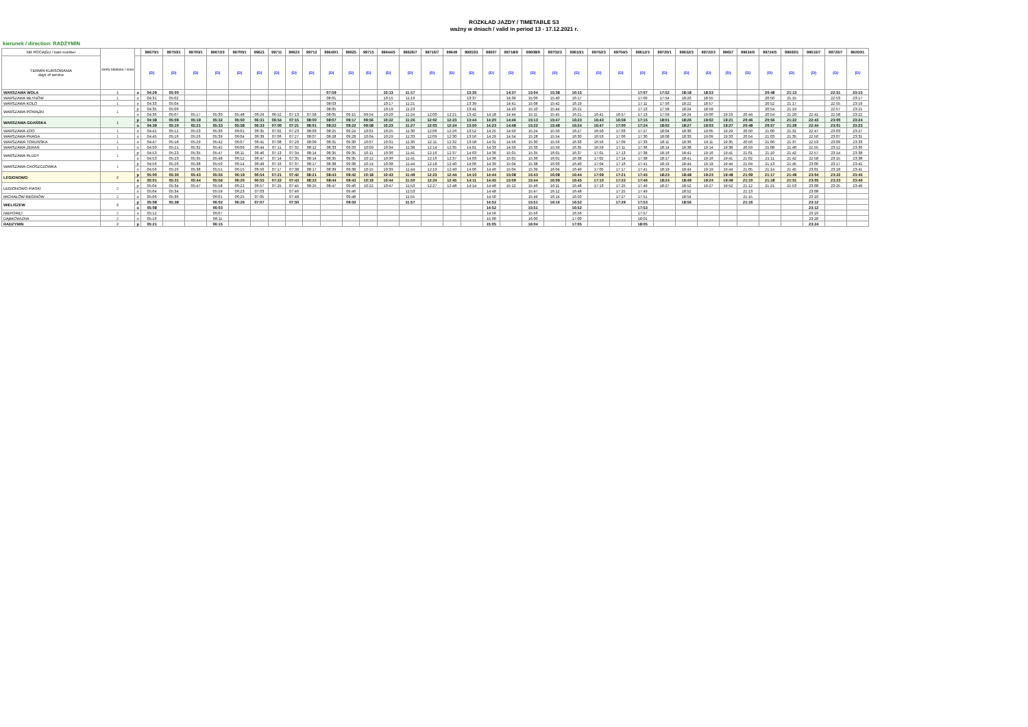ROZKŁAD JAZDY / TIMETABLE S3
ważny w dniach / valid in period 13 - 17.12.2021 r.
kierunek / direction: RADZYMIN
| NR POCIĄGU / train number | strefa biletowa / zone | | 99670/1 | 99750/1 | 99760/1 | 99672/3 | 99700/1 | 99621 | 99711 | 99623 | 99713 | 99640/1 | 99625 | 99715 | 99644/5 | 99626/7 | 99716/7 | 99649 | 99650/1 | 99607 | 99718/9 | 99608/9 | 99702/3 | 99610/1 | 99762/3 | 99704/5 | 99612/3 | 99720/1 | 99632/3 | 99722/3 | 99657 | 99634/5 | 99724/5 | 99660/1 | 99616/7 | 99726/7 | 99260/1 |
| --- | --- | --- | --- | --- | --- | --- | --- | --- | --- | --- | --- | --- | --- | --- | --- | --- | --- | --- | --- | --- | --- | --- | --- | --- | --- | --- | --- | --- | --- | --- | --- | --- | --- | --- | --- | --- | --- |
| TERMIN KURSOWANIA days of service | | | (D) | (D) | (D) | (D) | (D) | (D) | (D) | (D) | (D) | (D) | (D) | (D) | (D) | (D) | (D) | (D) | (D) | (D) | (D) | (D) | (D) | (D) | (D) | (D) | (D) | (D) | (D) | (D) | (D) | (D) | (D) | (D) | (D) | (D) | (D) |
| WARSZAWA WOLA | 1 | o | 04:29 | 05:00 | | | | | | | | 07:59 | | | 10:13 | 11:17 | | | 13:35 | | 14:37 | 15:04 | 15:38 | 16:15 | | | 17:07 | 17:52 | 18:18 | 18:53 | | | 20:48 | 21:13 | | 22:51 | 23:15 |
| WARSZAWA MŁYNÓW | 1 | o | 04:31 | 05:02 | | | | | | | | 08:01 | | | 10:15 | 11:19 | | | 13:37 | | 14:39 | 15:06 | 15:40 | 16:17 | | | 17:09 | 17:54 | 18:20 | 18:55 | | | 20:50 | 21:15 | | 22:53 | 23:17 |
| WARSZAWA KOŁO | 1 | o | 04:33 | 05:04 | | | | | | | | 08:03 | | | 10:17 | 11:21 | | | 13:39 | | 14:41 | 15:08 | 15:42 | 16:19 | | | 17:11 | 17:56 | 18:22 | 18:57 | | | 20:52 | 21:17 | | 22:55 | 23:19 |
| WARSZAWA POWĄZKI | 1 | p | 04:35 | 05:06 | | | | | | | | 08:05 | | | 10:19 | 11:23 | | | 13:41 | | 14:43 | 15:10 | 15:44 | 16:21 | | | 17:13 | 17:58 | 18:24 | 18:59 | | | 20:54 | 21:19 | | 22:57 | 23:21 |
| | | o | 04:36 | 05:07 | 05:17 | 05:30 | 05:48 | 06:29 | 06:52 | 07:13 | 07:58 | 08:05 | 09:15 | 09:54 | 10:20 | 11:24 | 12:00 | 12:21 | 13:42 | 14:18 | 14:44 | 15:11 | 15:45 | 16:21 | 16:41 | 16:57 | 17:13 | 17:59 | 18:24 | 19:00 | 19:19 | 20:44 | 20:54 | 21:20 | 22:41 | 22:58 | 23:22 |
| WARSZAWA GDAŃSKA | 1 | p | 04:38 | 05:09 | 05:19 | 05:32 | 05:50 | 06:31 | 06:54 | 07:15 | 08:00 | 08:07 | 09:17 | 09:56 | 10:22 | 11:26 | 12:02 | 12:23 | 13:44 | 14:20 | 14:46 | 15:13 | 15:47 | 16:23 | 16:43 | 16:59 | 17:15 | 18:01 | 18:26 | 19:02 | 19:21 | 20:46 | 20:56 | 21:22 | 22:43 | 23:00 | 23:24 |
| | | o | 04:39 | 05:10 | 05:21 | 05:33 | 05:58 | 06:33 | 07:00 | 07:21 | 08:01 | 08:22 | 09:22 | 09:58 | 10:23 | 11:27 | 12:03 | 12:24 | 13:50 | 14:23 | 14:48 | 15:22 | 15:48 | 16:24 | 16:47 | 17:00 | 17:24 | 18:02 | 18:27 | 19:03 | 19:27 | 20:48 | 20:57 | 21:29 | 22:44 | 23:01 | 23:25 |
| WARSZAWA ZOO | 1 | o | 04:41 | 05:12 | 05:23 | 05:36 | 06:01 | 06:35 | 07:02 | 07:23 | 08:03 | 08:25 | 09:24 | 10:01 | 10:25 | 11:30 | 12:06 | 12:26 | 13:52 | 14:25 | 14:50 | 15:24 | 15:50 | 16:27 | 16:50 | 17:03 | 17:27 | 18:04 | 18:30 | 19:05 | 19:29 | 20:50 | 21:00 | 21:31 | 22:47 | 23:03 | 23:27 |
| WARSZAWA PRAGA | 1 | o | 04:45 | 05:16 | 05:26 | 05:39 | 06:04 | 06:39 | 07:06 | 07:27 | 08:07 | 08:28 | 09:28 | 10:04 | 10:29 | 11:33 | 12:09 | 12:30 | 13:56 | 14:29 | 14:54 | 15:28 | 15:54 | 16:30 | 16:53 | 17:06 | 17:30 | 18:08 | 18:33 | 19:09 | 19:33 | 20:54 | 21:03 | 21:35 | 22:50 | 23:07 | 23:31 |
| WARSZAWA TORUŃSKA | 1 | o | 04:47 | 05:18 | 05:29 | 05:42 | 06:07 | 06:41 | 07:08 | 07:29 | 08:09 | 08:31 | 09:30 | 10:07 | 10:31 | 11:36 | 12:11 | 12:32 | 13:58 | 14:31 | 14:56 | 15:30 | 15:56 | 16:33 | 16:56 | 17:09 | 17:33 | 18:11 | 18:36 | 19:11 | 19:35 | 20:56 | 21:06 | 21:37 | 22:53 | 23:09 | 23:33 |
| WARSZAWA ŻERAŃ | 1 | o | 04:50 | 05:21 | 05:32 | 05:45 | 06:09 | 06:44 | 07:11 | 07:32 | 08:12 | 08:33 | 09:33 | 10:09 | 10:34 | 11:38 | 12:14 | 12:35 | 14:01 | 14:33 | 14:59 | 15:33 | 15:59 | 16:35 | 16:59 | 17:11 | 17:36 | 18:14 | 18:38 | 19:14 | 19:38 | 20:59 | 21:08 | 21:40 | 22:55 | 23:12 | 23:36 |
| WARSZAWA PŁUDY | 1 | p | 04:53 | 05:23 | 05:35 | 05:47 | 06:11 | 06:46 | 07:13 | 07:34 | 08:14 | 08:35 | 09:35 | 10:11 | 10:36 | 11:41 | 12:16 | 12:37 | 14:03 | 14:36 | 15:01 | 15:35 | 16:01 | 16:37 | 17:01 | 17:13 | 17:38 | 18:16 | 18:41 | 19:16 | 19:41 | 21:01 | 21:10 | 21:42 | 22:57 | 23:14 | 23:38 |
| | | o | 04:53 | 05:23 | 05:35 | 05:48 | 06:12 | 06:47 | 07:14 | 07:35 | 08:14 | 08:35 | 09:35 | 10:12 | 10:36 | 11:41 | 12:16 | 12:37 | 14:03 | 14:36 | 15:01 | 15:36 | 16:01 | 16:38 | 17:02 | 17:14 | 17:38 | 18:17 | 18:41 | 19:16 | 19:41 | 21:02 | 21:11 | 21:42 | 22:58 | 23:15 | 23:38 |
| WARSZAWA CHOSZCZÓWKA | 1 | p | 04:56 | 05:26 | 05:38 | 05:50 | 06:14 | 06:49 | 07:16 | 07:37 | 08:17 | 08:38 | 09:38 | 10:14 | 10:38 | 11:44 | 12:18 | 12:40 | 14:06 | 14:39 | 15:04 | 15:38 | 16:03 | 16:40 | 17:04 | 17:16 | 17:41 | 18:19 | 18:44 | 19:19 | 19:44 | 21:04 | 21:13 | 21:45 | 23:00 | 23:17 | 23:41 |
| | | o | 04:56 | 05:26 | 05:38 | 05:51 | 06:15 | 06:50 | 07:17 | 07:38 | 08:17 | 08:39 | 09:38 | 10:15 | 10:39 | 11:44 | 12:19 | 12:40 | 14:06 | 14:40 | 15:04 | 15:39 | 16:04 | 16:40 | 17:05 | 17:17 | 17:41 | 18:19 | 18:44 | 19:19 | 19:44 | 21:05 | 21:14 | 21:45 | 23:01 | 23:18 | 23:41 |
| LEGIONOWO | 2 | p | 05:00 | 05:30 | 05:43 | 05:55 | 06:19 | 06:54 | 07:21 | 07:42 | 08:21 | 08:43 | 09:42 | 10:18 | 10:43 | 11:49 | 12:23 | 12:44 | 14:10 | 14:44 | 15:08 | 15:43 | 16:08 | 16:44 | 17:09 | 17:21 | 17:45 | 18:23 | 18:48 | 19:23 | 19:48 | 21:09 | 21:17 | 21:49 | 23:04 | 23:22 | 23:45 |
| | | o | 05:01 | 05:31 | 05:44 | 05:56 | 06:20 | 06:55 | 07:22 | 07:43 | 08:22 | 08:44 | 09:43 | 10:19 | 10:44 | 11:50 | 12:24 | 12:45 | 14:11 | 14:45 | 15:09 | 15:44 | 16:09 | 16:45 | 17:10 | 17:22 | 17:46 | 18:24 | 18:49 | 19:24 | 19:49 | 21:10 | 21:18 | 21:51 | 23:05 | 23:23 | 23:46 |
| LEGIONOWO PIASKI | 2 | p | 05:04 | 05:34 | 05:47 | 05:58 | 06:22 | 06:57 | 07:25 | 07:45 | 08:25 | 08:47 | 09:46 | 10:22 | 10:47 | 11:53 | 12:27 | 12:48 | 14:14 | 14:48 | 15:12 | 15:46 | 16:11 | 16:48 | 17:13 | 17:25 | 17:49 | 18:27 | 18:52 | 19:27 | 19:52 | 21:12 | 21:21 | 21:53 | 23:08 | 23:25 | 23:49 |
| | | o | 05:04 | 05:34 | | 05:59 | 06:23 | 07:03 | | 07:46 | | | 09:46 | | | 11:53 | | | | 14:48 | | 15:47 | 16:12 | 16:48 | | 17:25 | 17:49 | | 18:52 | | | 21:13 | | | 23:08 | | |
| MICHAŁÓW-REGINÓW | 2 | o | 05:06 | 05:36 | | 06:01 | 06:25 | 07:05 | | 07:48 | | | 09:48 | | | 11:55 | | | | 14:50 | | 15:49 | 16:14 | 16:50 | | 17:27 | 17:51 | | 18:54 | | | 21:15 | | | 23:10 | | |
| WIELISZEW | 2 | p | 05:08 | 05:38 | | 06:02 | 06:26 | 07:07 | | 07:50 | | | 09:50 | | | 11:57 | | | | 14:52 | | 15:51 | 16:16 | 16:52 | | 17:29 | 17:53 | | 18:56 | | | 21:16 | | | 23:12 | | |
| | | o | 05:08 | | | 06:03 | | | | | | | | | | | | | | 14:52 | | 15:51 | | 16:52 | | | 17:53 | | | | | | | | 23:12 | | |
| NIEPORĘT | 2 | o | 05:12 | | | 06:07 | | | | | | | | | | | | | | 14:56 | | 15:56 | | 16:56 | | | 17:57 | | | | | | | | 23:16 | | |
| DĄBKOWIZNA | 2 | o | 05:16 | | | 06:11 | | | | | | | | | | | | | | 15:00 | | 16:00 | | 17:00 | | | 18:01 | | | | | | | | 23:20 | | |
| RADZYMIN | 2 | p | 05:21 | | | 06:15 | | | | | | | | | | | | | | 15:05 | | 16:04 | | 17:05 | | | 18:05 | | | | | | | | 23:24 | | |